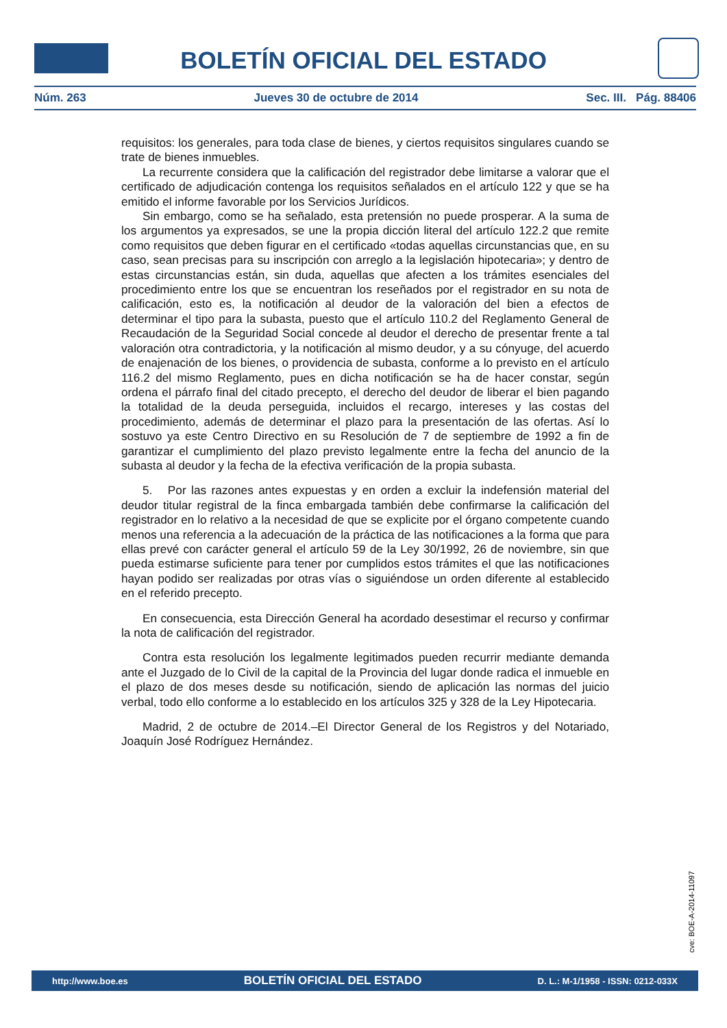BOLETÍN OFICIAL DEL ESTADO
Núm. 263 Jueves 30 de octubre de 2014 Sec. III. Pág. 88406
requisitos: los generales, para toda clase de bienes, y ciertos requisitos singulares cuando se trate de bienes inmuebles.
La recurrente considera que la calificación del registrador debe limitarse a valorar que el certificado de adjudicación contenga los requisitos señalados en el artículo 122 y que se ha emitido el informe favorable por los Servicios Jurídicos.
Sin embargo, como se ha señalado, esta pretensión no puede prosperar. A la suma de los argumentos ya expresados, se une la propia dicción literal del artículo 122.2 que remite como requisitos que deben figurar en el certificado «todas aquellas circunstancias que, en su caso, sean precisas para su inscripción con arreglo a la legislación hipotecaria»; y dentro de estas circunstancias están, sin duda, aquellas que afecten a los trámites esenciales del procedimiento entre los que se encuentran los reseñados por el registrador en su nota de calificación, esto es, la notificación al deudor de la valoración del bien a efectos de determinar el tipo para la subasta, puesto que el artículo 110.2 del Reglamento General de Recaudación de la Seguridad Social concede al deudor el derecho de presentar frente a tal valoración otra contradictoria, y la notificación al mismo deudor, y a su cónyuge, del acuerdo de enajenación de los bienes, o providencia de subasta, conforme a lo previsto en el artículo 116.2 del mismo Reglamento, pues en dicha notificación se ha de hacer constar, según ordena el párrafo final del citado precepto, el derecho del deudor de liberar el bien pagando la totalidad de la deuda perseguida, incluidos el recargo, intereses y las costas del procedimiento, además de determinar el plazo para la presentación de las ofertas. Así lo sostuvo ya este Centro Directivo en su Resolución de 7 de septiembre de 1992 a fin de garantizar el cumplimiento del plazo previsto legalmente entre la fecha del anuncio de la subasta al deudor y la fecha de la efectiva verificación de la propia subasta.
5. Por las razones antes expuestas y en orden a excluir la indefensión material del deudor titular registral de la finca embargada también debe confirmarse la calificación del registrador en lo relativo a la necesidad de que se explicite por el órgano competente cuando menos una referencia a la adecuación de la práctica de las notificaciones a la forma que para ellas prevé con carácter general el artículo 59 de la Ley 30/1992, 26 de noviembre, sin que pueda estimarse suficiente para tener por cumplidos estos trámites el que las notificaciones hayan podido ser realizadas por otras vías o siguiéndose un orden diferente al establecido en el referido precepto.
En consecuencia, esta Dirección General ha acordado desestimar el recurso y confirmar la nota de calificación del registrador.
Contra esta resolución los legalmente legitimados pueden recurrir mediante demanda ante el Juzgado de lo Civil de la capital de la Provincia del lugar donde radica el inmueble en el plazo de dos meses desde su notificación, siendo de aplicación las normas del juicio verbal, todo ello conforme a lo establecido en los artículos 325 y 328 de la Ley Hipotecaria.
Madrid, 2 de octubre de 2014.–El Director General de los Registros y del Notariado, Joaquín José Rodríguez Hernández.
cve: BOE-A-2014-11097
http://www.boe.es BOLETÍN OFICIAL DEL ESTADO D. L.: M-1/1958 - ISSN: 0212-033X